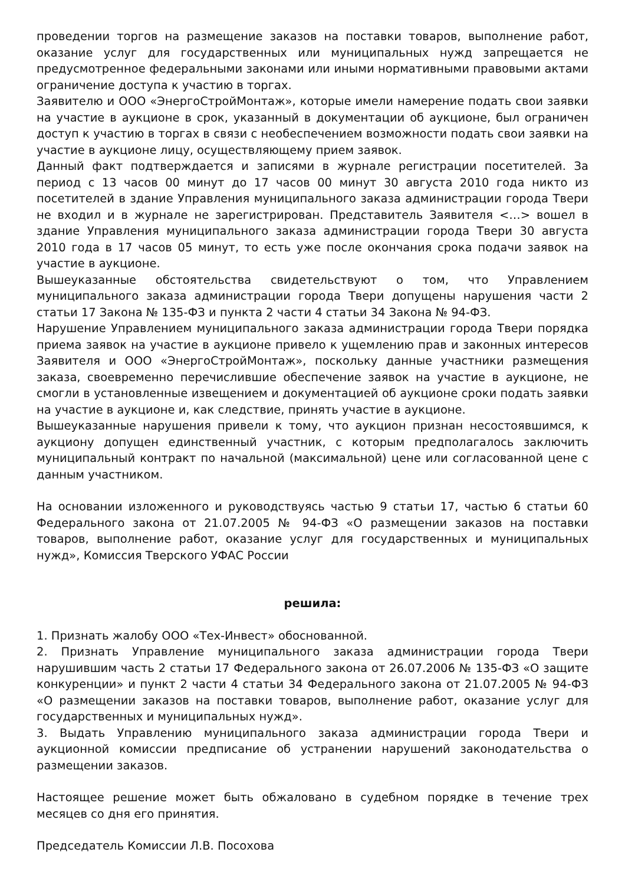проведении торгов на размещение заказов на поставки товаров, выполнение работ, оказание услуг для государственных или муниципальных нужд запрещается не предусмотренное федеральными законами или иными нормативными правовыми актами ограничение доступа к участию в торгах.
Заявителю и ООО «ЭнергоСтройМонтаж», которые имели намерение подать свои заявки на участие в аукционе в срок, указанный в документации об аукционе, был ограничен доступ к участию в торгах в связи с необеспечением возможности подать свои заявки на участие в аукционе лицу, осуществляющему прием заявок.
Данный факт подтверждается и записями в журнале регистрации посетителей. За период с 13 часов 00 минут до 17 часов 00 минут 30 августа 2010 года никто из посетителей в здание Управления муниципального заказа администрации города Твери не входил и в журнале не зарегистрирован. Представитель Заявителя <…> вошел в здание Управления муниципального заказа администрации города Твери 30 августа 2010 года в 17 часов 05 минут, то есть уже после окончания срока подачи заявок на участие в аукционе.
Вышеуказанные обстоятельства свидетельствуют о том, что Управлением муниципального заказа администрации города Твери допущены нарушения части 2 статьи 17 Закона № 135-ФЗ и пункта 2 части 4 статьи 34 Закона № 94-ФЗ.
Нарушение Управлением муниципального заказа администрации города Твери порядка приема заявок на участие в аукционе привело к ущемлению прав и законных интересов Заявителя и ООО «ЭнергоСтройМонтаж», поскольку данные участники размещения заказа, своевременно перечислившие обеспечение заявок на участие в аукционе, не смогли в установленные извещением и документацией об аукционе сроки подать заявки на участие в аукционе и, как следствие, принять участие в аукционе.
Вышеуказанные нарушения привели к тому, что аукцион признан несостоявшимся, к аукциону допущен единственный участник, с которым предполагалось заключить муниципальный контракт по начальной (максимальной) цене или согласованной цене с данным участником.
На основании изложенного и руководствуясь частью 9 статьи 17, частью 6 статьи 60 Федерального закона от 21.07.2005 № 94-ФЗ «О размещении заказов на поставки товаров, выполнение работ, оказание услуг для государственных и муниципальных нужд», Комиссия Тверского УФАС России
решила:
1. Признать жалобу ООО «Тех-Инвест» обоснованной.
2. Признать Управление муниципального заказа администрации города Твери нарушившим часть 2 статьи 17 Федерального закона от 26.07.2006 № 135-ФЗ «О защите конкуренции» и пункт 2 части 4 статьи 34 Федерального закона от 21.07.2005 № 94-ФЗ «О размещении заказов на поставки товаров, выполнение работ, оказание услуг для государственных и муниципальных нужд».
3. Выдать Управлению муниципального заказа администрации города Твери и аукционной комиссии предписание об устранении нарушений законодательства о размещении заказов.
Настоящее решение может быть обжаловано в судебном порядке в течение трех месяцев со дня его принятия.
Председатель Комиссии Л.В. Посохова